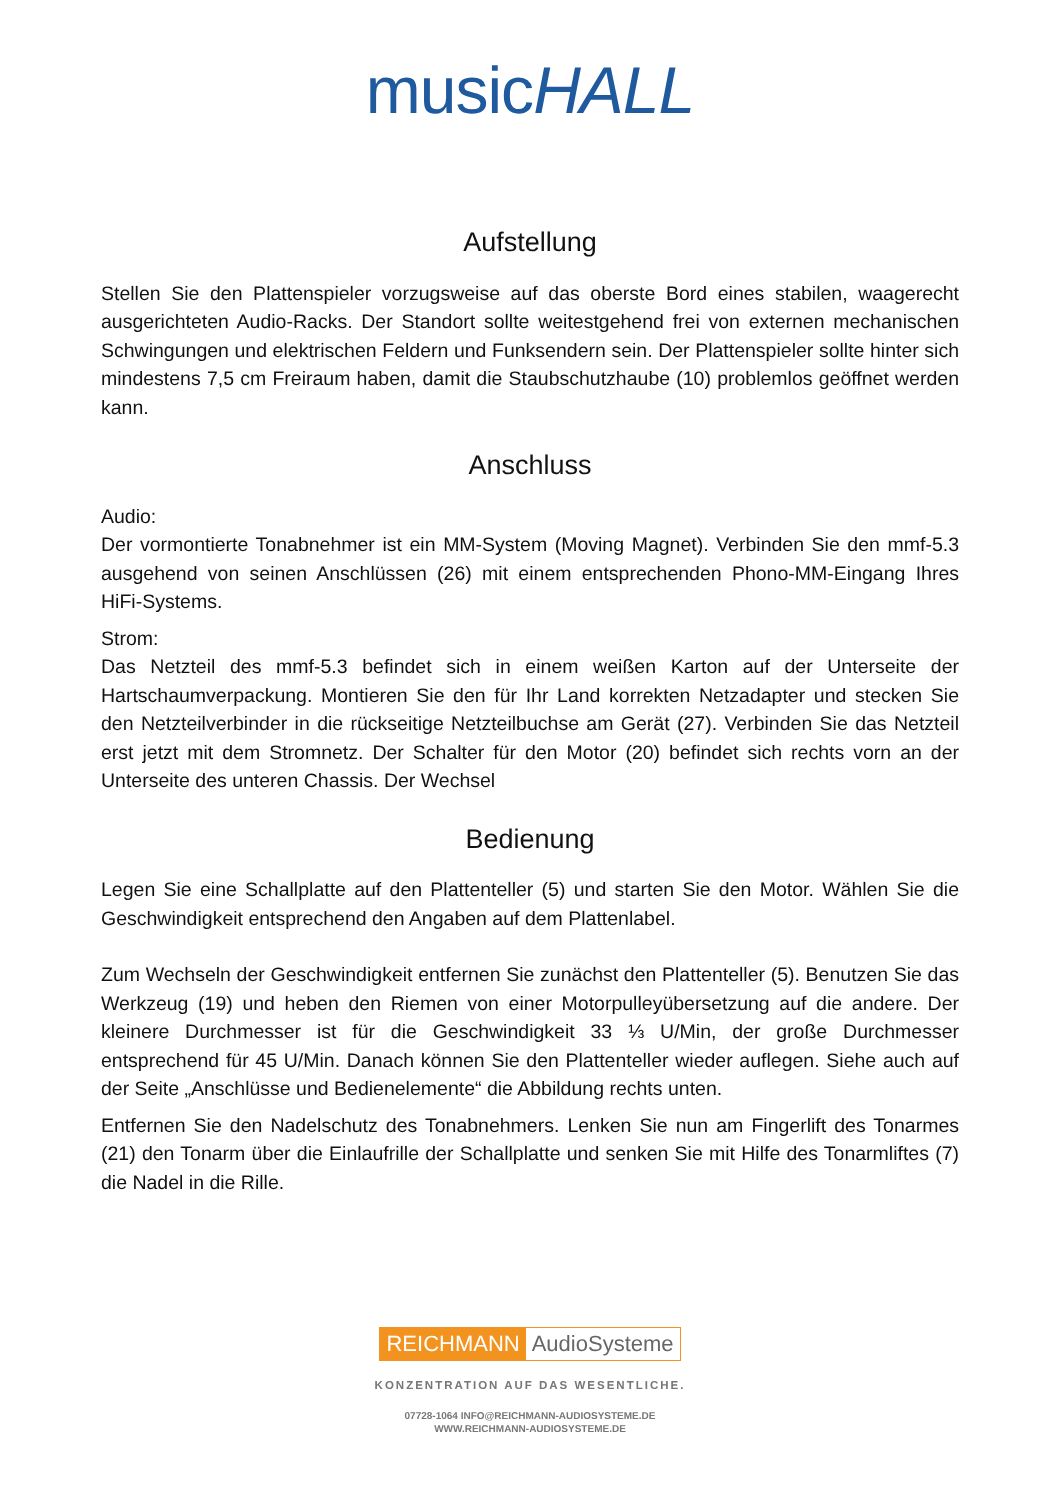musicHALL
Aufstellung
Stellen Sie den Plattenspieler vorzugsweise auf das oberste Bord eines stabilen, waagerecht ausgerichteten Audio-Racks. Der Standort sollte weitestgehend frei von externen mechanischen Schwingungen und elektrischen Feldern und Funksendern sein. Der Plattenspieler sollte hinter sich mindestens 7,5 cm Freiraum haben, damit die Staubschutzhaube (10) problemlos geöffnet werden kann.
Anschluss
Audio:
Der vormontierte Tonabnehmer ist ein MM-System (Moving Magnet). Verbinden Sie den mmf-5.3 ausgehend von seinen Anschlüssen (26) mit einem entsprechenden Phono-MM-Eingang Ihres HiFi-Systems.
Strom:
Das Netzteil des mmf-5.3 befindet sich in einem weißen Karton auf der Unterseite der Hartschaumverpackung. Montieren Sie den für Ihr Land korrekten Netzadapter und stecken Sie den Netzteilverbinder in die rückseitige Netzteilbuchse am Gerät (27). Verbinden Sie das Netzteil erst jetzt mit dem Stromnetz. Der Schalter für den Motor (20) befindet sich rechts vorn an der Unterseite des unteren Chassis. Der Wechsel
Bedienung
Legen Sie eine Schallplatte auf den Plattenteller (5) und starten Sie den Motor. Wählen Sie die Geschwindigkeit entsprechend den Angaben auf dem Plattenlabel.
Zum Wechseln der Geschwindigkeit entfernen Sie zunächst den Plattenteller (5). Benutzen Sie das Werkzeug (19) und heben den Riemen von einer Motorpulleyübersetzung auf die andere. Der kleinere Durchmesser ist für die Geschwindigkeit 33 ⅓ U/Min, der große Durchmesser entsprechend für 45 U/Min. Danach können Sie den Plattenteller wieder auflegen. Siehe auch auf der Seite „Anschlüsse und Bedienelemente“ die Abbildung rechts unten.
Entfernen Sie den Nadelschutz des Tonabnehmers. Lenken Sie nun am Fingerlift des Tonarmes (21) den Tonarm über die Einlaufrille der Schallplatte und senken Sie mit Hilfe des Tonarmliftes (7) die Nadel in die Rille.
REICHMANN AudioSysteme
KONZENTRATION AUF DAS WESENTLICHE.
07728-1064 INFO@REICHMANN-AUDIOSYSTEME.DE
WWW.REICHMANN-AUDIOSYSTEME.DE